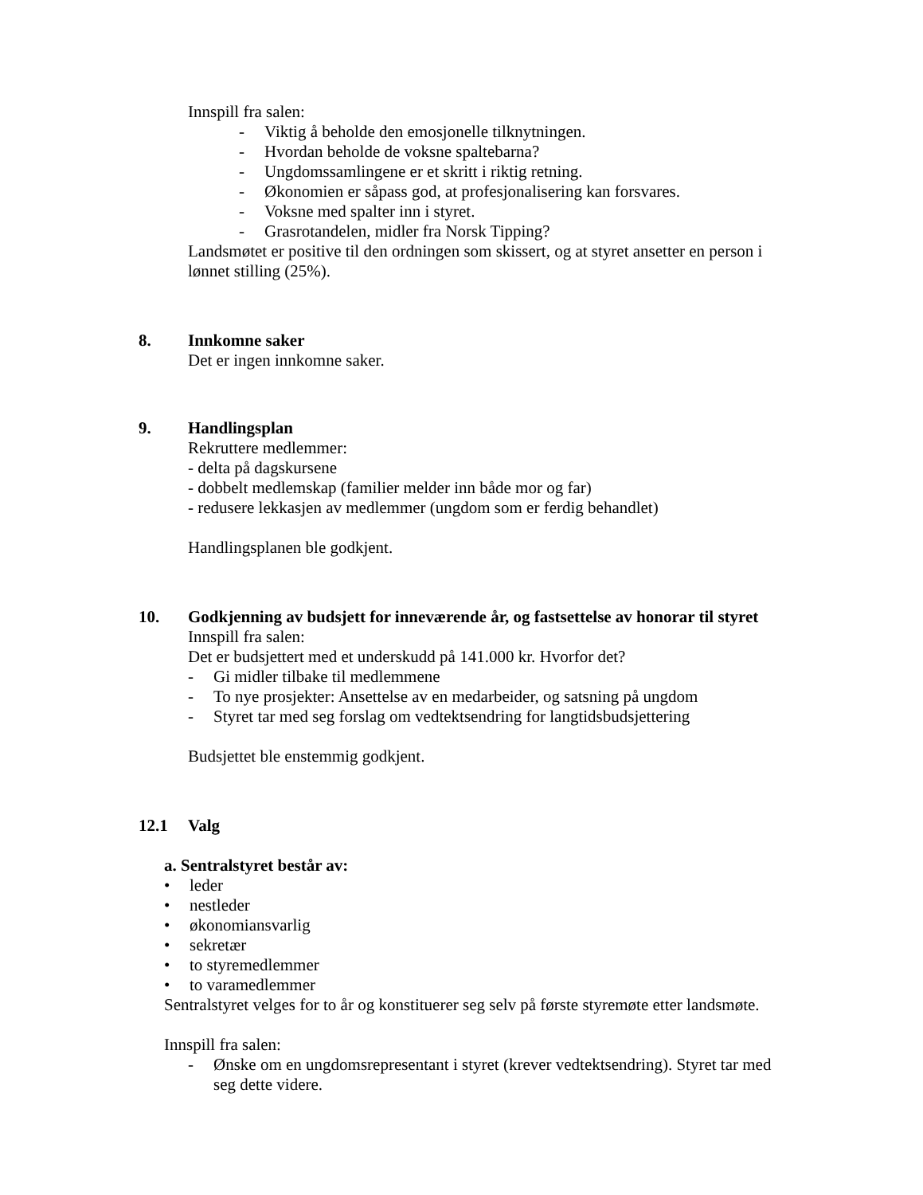Innspill fra salen:
- Viktig å beholde den emosjonelle tilknytningen.
- Hvordan beholde de voksne spaltebarna?
- Ungdomssamlingene er et skritt i riktig retning.
- Økonomien er såpass god, at profesjonalisering kan forsvares.
- Voksne med spalter inn i styret.
- Grasrotandelen, midler fra Norsk Tipping?
Landsmøtet er positive til den ordningen som skissert, og at styret ansetter en person i lønnet stilling (25%).
8. Innkomne saker
Det er ingen innkomne saker.
9. Handlingsplan
Rekruttere medlemmer:
- delta på dagskursene
- dobbelt medlemskap (familier melder inn både mor og far)
- redusere lekkasjen av medlemmer (ungdom som er ferdig behandlet)
Handlingsplanen ble godkjent.
10. Godkjenning av budsjett for inneværende år, og fastsettelse av honorar til styret
Innspill fra salen:
Det er budsjettert med et underskudd på 141.000 kr. Hvorfor det?
- Gi midler tilbake til medlemmene
- To nye prosjekter: Ansettelse av en medarbeider, og satsning på ungdom
- Styret tar med seg forslag om vedtektsendring for langtidsbudsjettering
Budsjettet ble enstemmig godkjent.
12.1 Valg
a. Sentralstyret består av:
• leder
• nestleder
• økonomiansvarlig
• sekretær
• to styremedlemmer
• to varamedlemmer
Sentralstyret velges for to år og konstituerer seg selv på første styremøte etter landsmøte.
Innspill fra salen:
- Ønske om en ungdomsrepresentant i styret (krever vedtektsendring). Styret tar med seg dette videre.